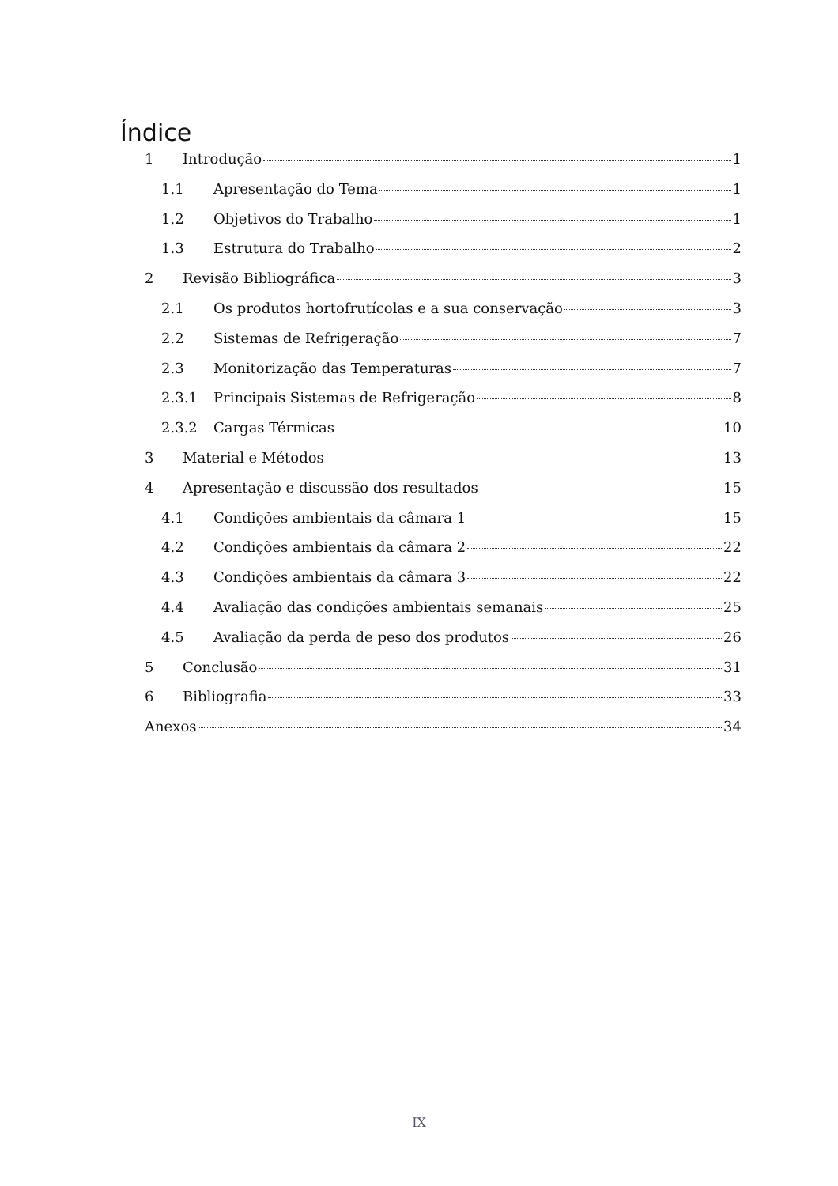Índice
1 Introdução 1
1.1 Apresentação do Tema 1
1.2 Objetivos do Trabalho 1
1.3 Estrutura do Trabalho 2
2 Revisão Bibliográfica 3
2.1 Os produtos hortofrutícolas e a sua conservação 3
2.2 Sistemas de Refrigeração 7
2.3 Monitorização das Temperaturas 7
2.3.1 Principais Sistemas de Refrigeração 8
2.3.2 Cargas Térmicas 10
3 Material e Métodos 13
4 Apresentação e discussão dos resultados 15
4.1 Condições ambientais da câmara 1 15
4.2 Condições ambientais da câmara 2 22
4.3 Condições ambientais da câmara 3 22
4.4 Avaliação das condições ambientais semanais 25
4.5 Avaliação da perda de peso dos produtos 26
5 Conclusão 31
6 Bibliografia 33
Anexos 34
IX